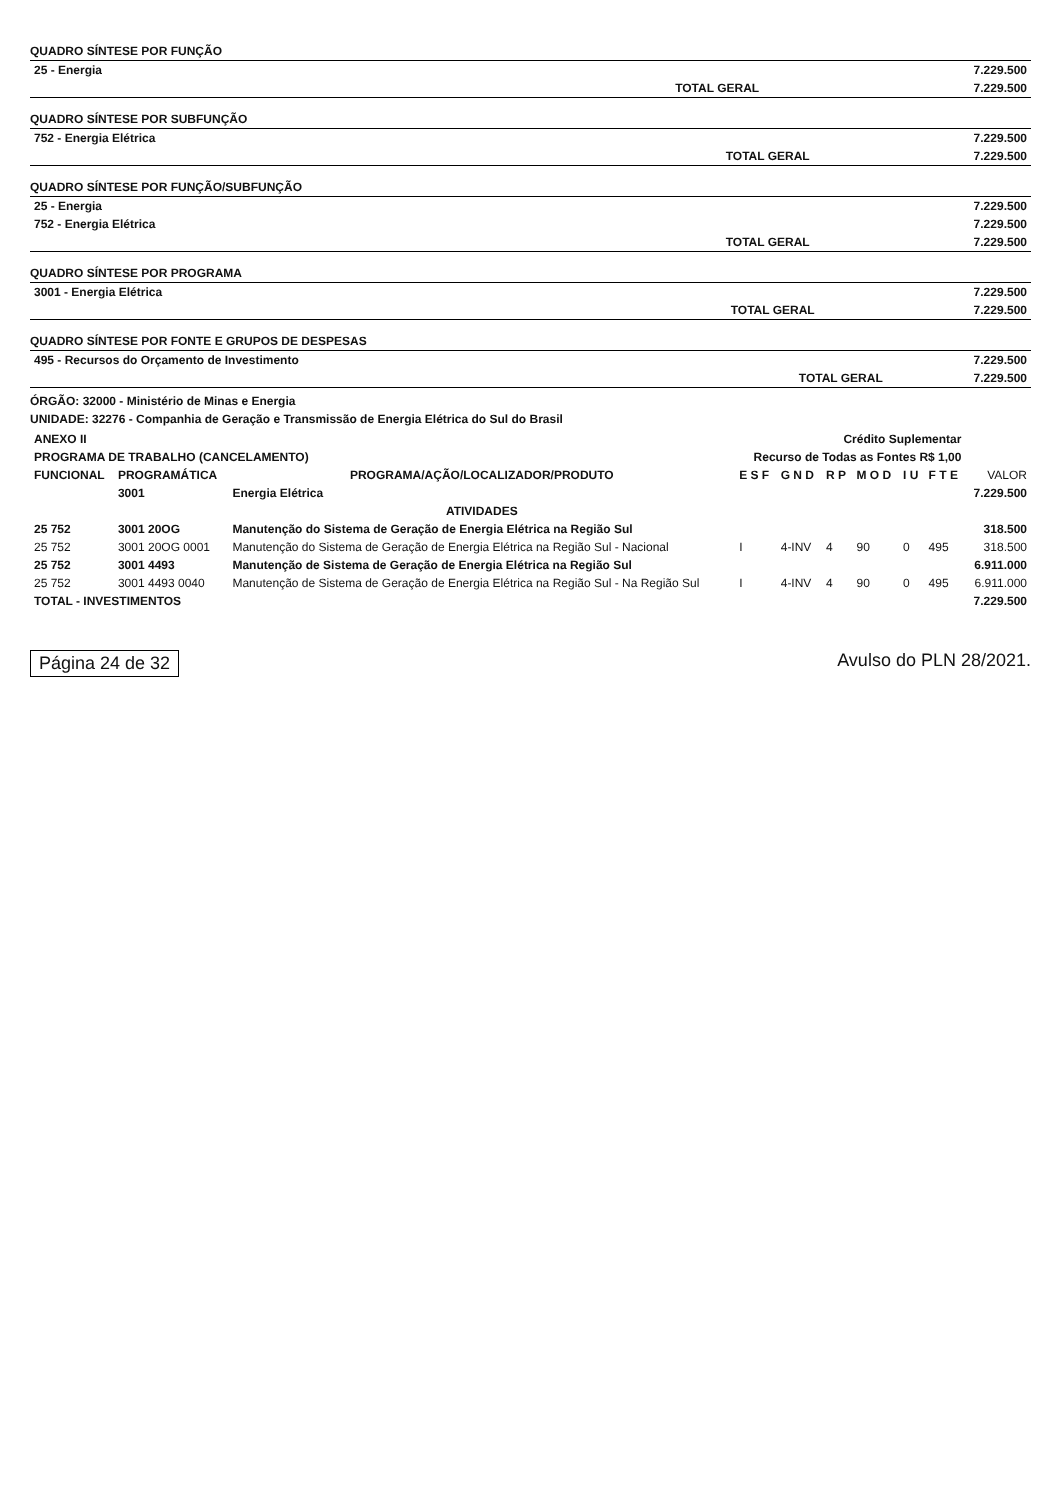QUADRO SÍNTESE POR FUNÇÃO
| 25 - Energia | | 7.229.500 |
| | TOTAL GERAL | 7.229.500 |
QUADRO SÍNTESE POR SUBFUNÇÃO
| 752 - Energia Elétrica | | 7.229.500 |
| | TOTAL GERAL | 7.229.500 |
QUADRO SÍNTESE POR FUNÇÃO/SUBFUNÇÃO
| 25 - Energia | | 7.229.500 |
| 752 - Energia Elétrica | | 7.229.500 |
| | TOTAL GERAL | 7.229.500 |
QUADRO SÍNTESE POR PROGRAMA
| 3001 - Energia Elétrica | | 7.229.500 |
| | TOTAL GERAL | 7.229.500 |
QUADRO SÍNTESE POR FONTE E GRUPOS DE DESPESAS
| 495 - Recursos do Orçamento de Investimento | | 7.229.500 |
| | TOTAL GERAL | 7.229.500 |
ÓRGÃO: 32000 - Ministério de Minas e Energia
UNIDADE: 32276 - Companhia de Geração e Transmissão de Energia Elétrica do Sul do Brasil
| ANEXO II | Crédito Suplementar | | | | | | | | |
| PROGRAMA DE TRABALHO (CANCELAMENTO) | | | Recurso de Todas as Fontes R$ 1,00 | | | | | | |
| FUNCIONAL | PROGRAMÁTICA | PROGRAMA/AÇÃO/LOCALIZADOR/PRODUTO | E S F | G N D | R P | M O D | I U | F T E | VALOR |
| | 3001 | Energia Elétrica | | | | | | | 7.229.500 |
| | | ATIVIDADES | | | | | | | |
| 25 752 | 3001 20OG | Manutenção do Sistema de Geração de Energia Elétrica na Região Sul | | | | | | | 318.500 |
| 25 752 | 3001 20OG 0001 | Manutenção do Sistema de Geração de Energia Elétrica na Região Sul - Nacional | I | 4-INV | 4 | 90 | 0 | 495 | 318.500 |
| 25 752 | 3001 4493 | Manutenção de Sistema de Geração de Energia Elétrica na Região Sul | | | | | | | 6.911.000 |
| 25 752 | 3001 4493 0040 | Manutenção de Sistema de Geração de Energia Elétrica na Região Sul - Na Região Sul | I | 4-INV | 4 | 90 | 0 | 495 | 6.911.000 |
| TOTAL - INVESTIMENTOS | | | | | | | | | 7.229.500 |
Página 24 de 32 Avulso do PLN 28/2021.